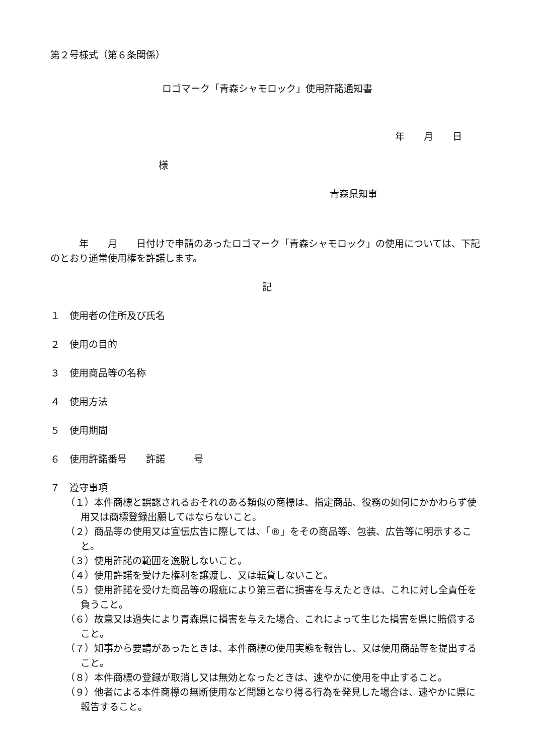第２号様式（第６条関係）
ロゴマーク「青森シャモロック」使用許諾通知書
年　　月　　日
様
青森県知事
　　　年　　月　　日付けで申請のあったロゴマーク「青森シャモロック」の使用については、下記のとおり通常使用権を許諾します。
記
１　使用者の住所及び氏名
２　使用の目的
３　使用商品等の名称
４　使用方法
５　使用期間
６　使用許諾番号　　許諾　　　号
７　遵守事項
（１）本件商標と誤認されるおそれのある類似の商標は、指定商品、役務の如何にかかわらず使用又は商標登録出願してはならないこと。
（２）商品等の使用又は宣伝広告に際しては、「®」をその商品等、包装、広告等に明示すること。
（３）使用許諾の範囲を逸脱しないこと。
（４）使用許諾を受けた権利を譲渡し、又は転貸しないこと。
（５）使用許諾を受けた商品等の瑕疵により第三者に損害を与えたときは、これに対し全責任を負うこと。
（６）故意又は過失により青森県に損害を与えた場合、これによって生じた損害を県に賠償すること。
（７）知事から要請があったときは、本件商標の使用実態を報告し、又は使用商品等を提出すること。
（８）本件商標の登録が取消し又は無効となったときは、速やかに使用を中止すること。
（９）他者による本件商標の無断使用など問題となり得る行為を発見した場合は、速やかに県に報告すること。